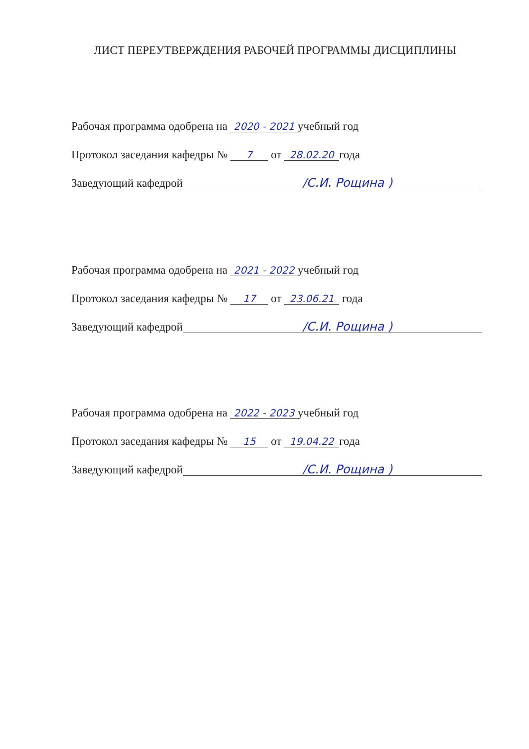ЛИСТ ПЕРЕУТВЕРЖДЕНИЯ РАБОЧЕЙ ПРОГРАММЫ ДИСЦИПЛИНЫ
Рабочая программа одобрена на 2020 - 2021 учебный год
Протокол заседания кафедры № 7 от 28.02.20 года
Заведующий кафедрой /С.И. Рощина )
Рабочая программа одобрена на 2021 - 2022 учебный год
Протокол заседания кафедры № 17 от 23.06.21 года
Заведующий кафедрой /С.И. Рощина )
Рабочая программа одобрена на 2022 - 2023 учебный год
Протокол заседания кафедры № 15 от 19.04.22 года
Заведующий кафедрой /С.И. Рощина )